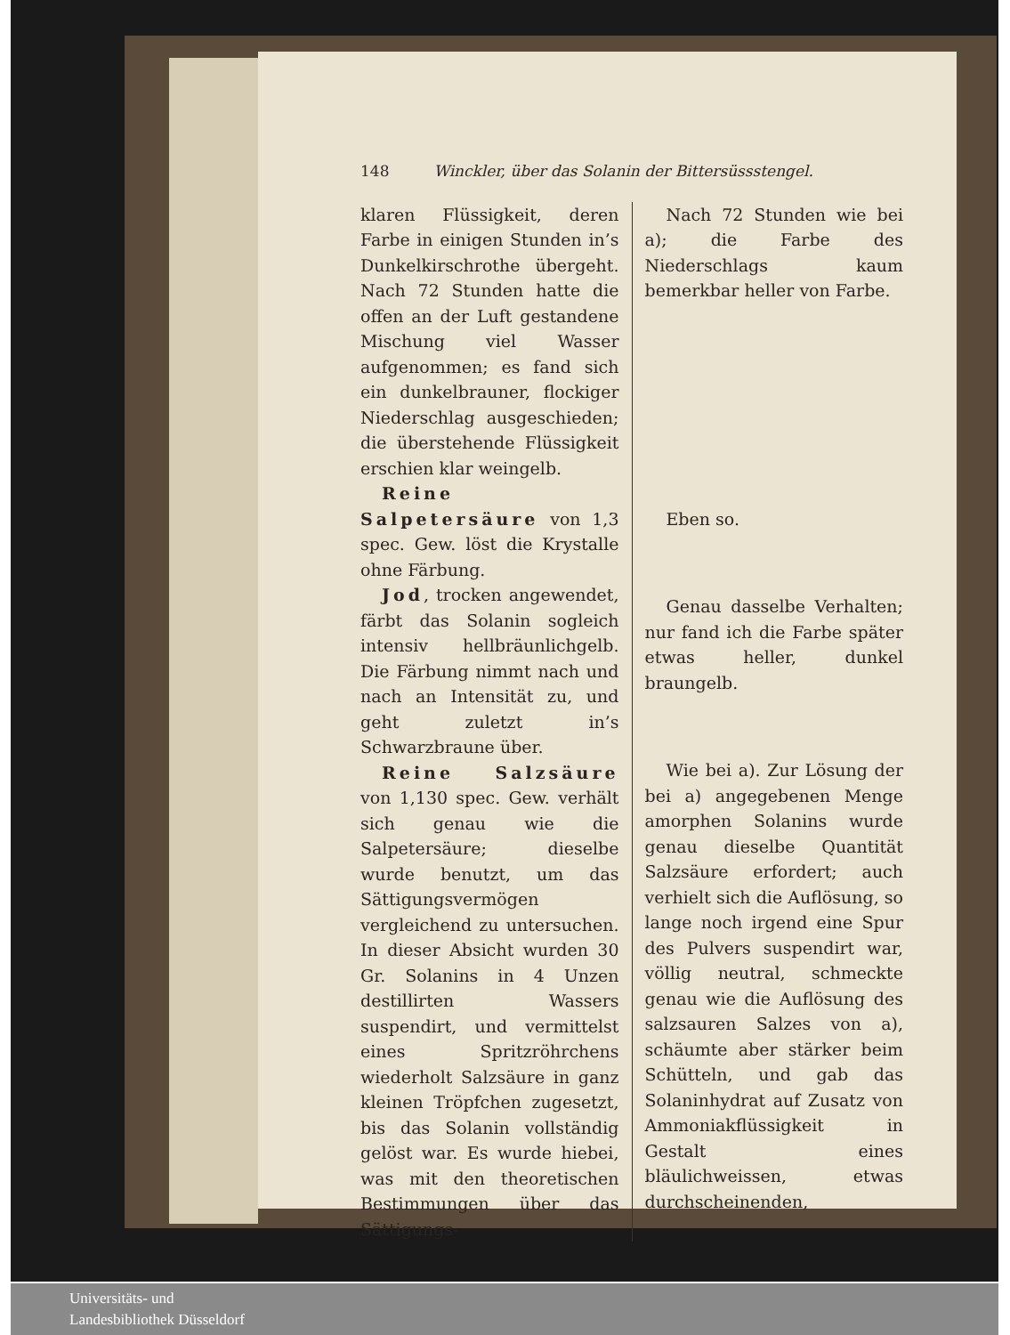148 Winckler, über das Solanin der Bittersüssstengel.
klaren Flüssigkeit, deren Farbe in einigen Stunden in’s Dunkelkirschrothe übergeht. Nach 72 Stunden hatte die offen an der Luft gestandene Mischung viel Wasser aufgenommen; es fand sich ein dunkelbrauner, flockiger Niederschlag ausgeschieden; die überstehende Flüssigkeit erschien klar weingelb.
Reine Salpetersäure von 1,3 spec. Gew. löst die Krystalle ohne Färbung.
Jod, trocken angewendet, färbt das Solanin sogleich intensiv hellbräunlichgelb. Die Färbung nimmt nach und nach an Intensität zu, und geht zuletzt in’s Schwarzbraune über.
Reine Salzsäure von 1,130 spec. Gew. verhält sich genau wie die Salpetersäure; dieselbe wurde benutzt, um das Sättigungsvermögen vergleichend zu untersuchen. In dieser Absicht wurden 30 Gr. Solanins in 4 Unzen destillirten Wassers suspendirt, und vermittelst eines Spritzröhrchens wiederholt Salzsäure in ganz kleinen Tröpfchen zugesetzt, bis das Solanin vollständig gelöst war. Es wurde hiebei, was mit den theoretischen Bestimmungen über das Sättigungs-
Nach 72 Stunden wie bei a); die Farbe des Niederschlags kaum bemerkbar heller von Farbe.
Eben so.
Genau dasselbe Verhalten; nur fand ich die Farbe später etwas heller, dunkel braungelb.
Wie bei a). Zur Lösung der bei a) angegebenen Menge amorphen Solanins wurde genau dieselbe Quantität Salzsäure erfordert; auch verhielt sich die Auflösung, so lange noch irgend eine Spur des Pulvers suspendirt war, völlig neutral, schmeckte genau wie die Auflösung des salzsauren Salzes von a), schäumte aber stärker beim Schütteln, und gab das Solaninhydrat auf Zusatz von Ammoniakflüssigkeit in Gestalt eines bläulichweissen, etwas durchscheinenden,
Universitäts- und
Landesbibliothek Düsseldorf